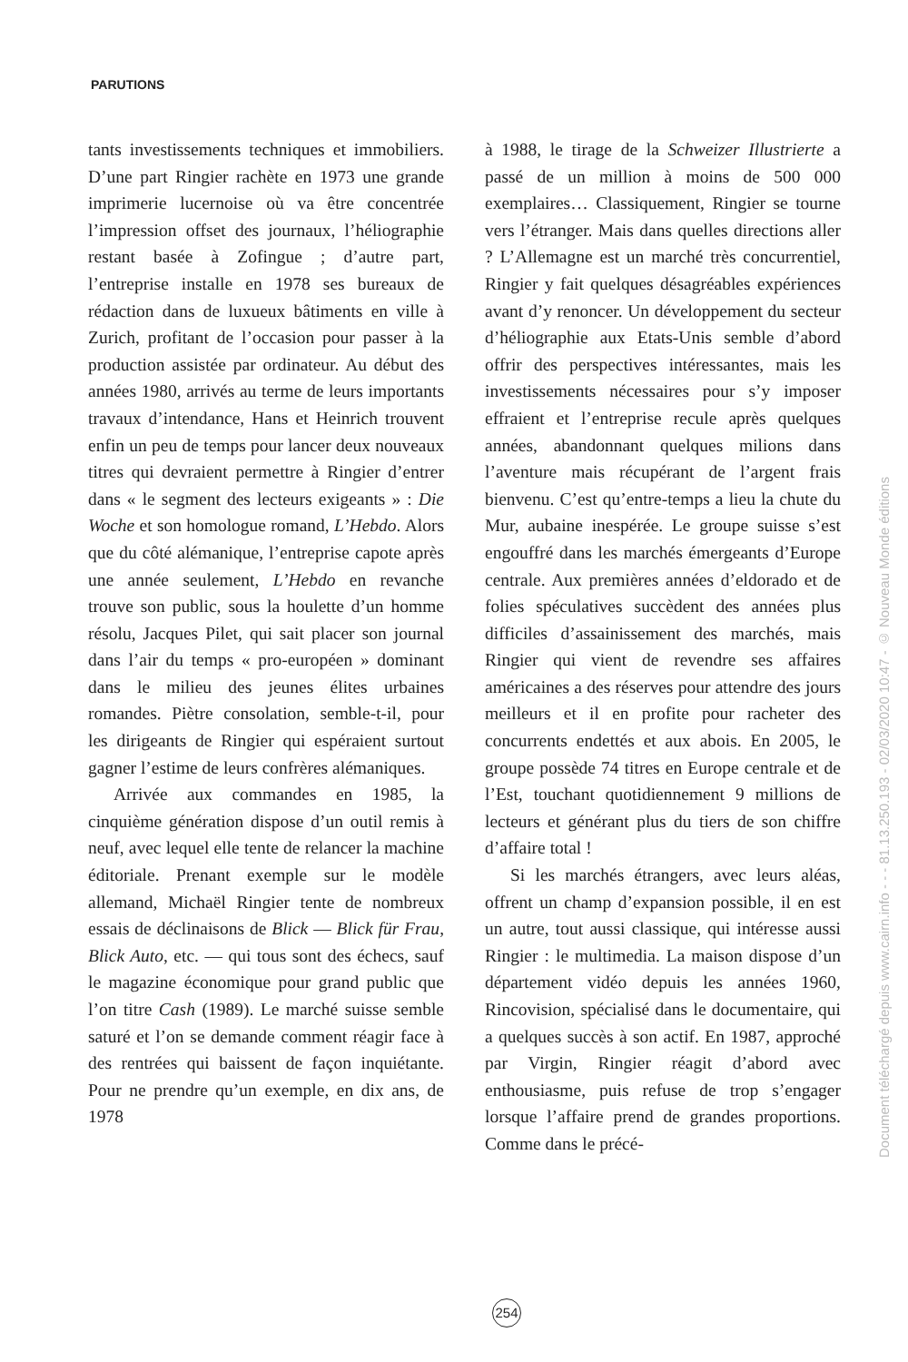PARUTIONS
tants investissements techniques et immobiliers. D’une part Ringier rachète en 1973 une grande imprimerie lucernoise où va être concentrée l’impression offset des journaux, l’héliographie restant basée à Zofingue ; d’autre part, l’entreprise installe en 1978 ses bureaux de rédaction dans de luxueux bâtiments en ville à Zurich, profitant de l’occasion pour passer à la production assistée par ordinateur. Au début des années 1980, arrivés au terme de leurs importants travaux d’intendance, Hans et Heinrich trouvent enfin un peu de temps pour lancer deux nouveaux titres qui devraient permettre à Ringier d’entrer dans « le segment des lecteurs exigeants » : Die Woche et son homologue romand, L’Hebdo. Alors que du côté alémanique, l’entreprise capote après une année seulement, L’Hebdo en revanche trouve son public, sous la houlette d’un homme résolu, Jacques Pilet, qui sait placer son journal dans l’air du temps « pro-européen » dominant dans le milieu des jeunes élites urbaines romandes. Piètre consolation, semble-t-il, pour les dirigeants de Ringier qui espéraient surtout gagner l’estime de leurs confrères alémaniques.
Arrivée aux commandes en 1985, la cinquième génération dispose d’un outil remis à neuf, avec lequel elle tente de relancer la machine éditoriale. Prenant exemple sur le modèle allemand, Michaël Ringier tente de nombreux essais de déclinaisons de Blick — Blick für Frau, Blick Auto, etc. — qui tous sont des échecs, sauf le magazine économique pour grand public que l’on titre Cash (1989). Le marché suisse semble saturé et l’on se demande comment réagir face à des rentrées qui baissent de façon inquiétante. Pour ne prendre qu’un exemple, en dix ans, de 1978
à 1988, le tirage de la Schweizer Illustrierte a passé de un million à moins de 500 000 exemplaires… Classiquement, Ringier se tourne vers l’étranger. Mais dans quelles directions aller ? L’Allemagne est un marché très concurrentiel, Ringier y fait quelques désagréables expériences avant d’y renoncer. Un développement du secteur d’héliographie aux Etats-Unis semble d’abord offrir des perspectives intéressantes, mais les investissements nécessaires pour s’y imposer effraient et l’entreprise recule après quelques années, abandonnant quelques milions dans l’aventure mais récupérant de l’argent frais bienvenu. C’est qu’entre-temps a lieu la chute du Mur, aubaine inespérée. Le groupe suisse s’est engouffré dans les marchés émergeants d’Europe centrale. Aux premières années d’eldorado et de folies spéculatives succèdent des années plus difficiles d’assainissement des marchés, mais Ringier qui vient de revendre ses affaires américaines a des réserves pour attendre des jours meilleurs et il en profite pour racheter des concurrents endettés et aux abois. En 2005, le groupe possède 74 titres en Europe centrale et de l’Est, touchant quotidiennement 9 millions de lecteurs et générant plus du tiers de son chiffre d’affaire total !
Si les marchés étrangers, avec leurs aléas, offrent un champ d’expansion possible, il en est un autre, tout aussi classique, qui intéresse aussi Ringier : le multimedia. La maison dispose d’un département vidéo depuis les années 1960, Rincovision, spécialisé dans le documentaire, qui a quelques succès à son actif. En 1987, approché par Virgin, Ringier réagit d’abord avec enthousiasme, puis refuse de trop s’engager lorsque l’affaire prend de grandes proportions. Comme dans le précé-
254
Document téléchargé depuis www.cairn.info - - - 81.13.250.193 - 02/03/2020 10:47 - © Nouveau Monde éditions